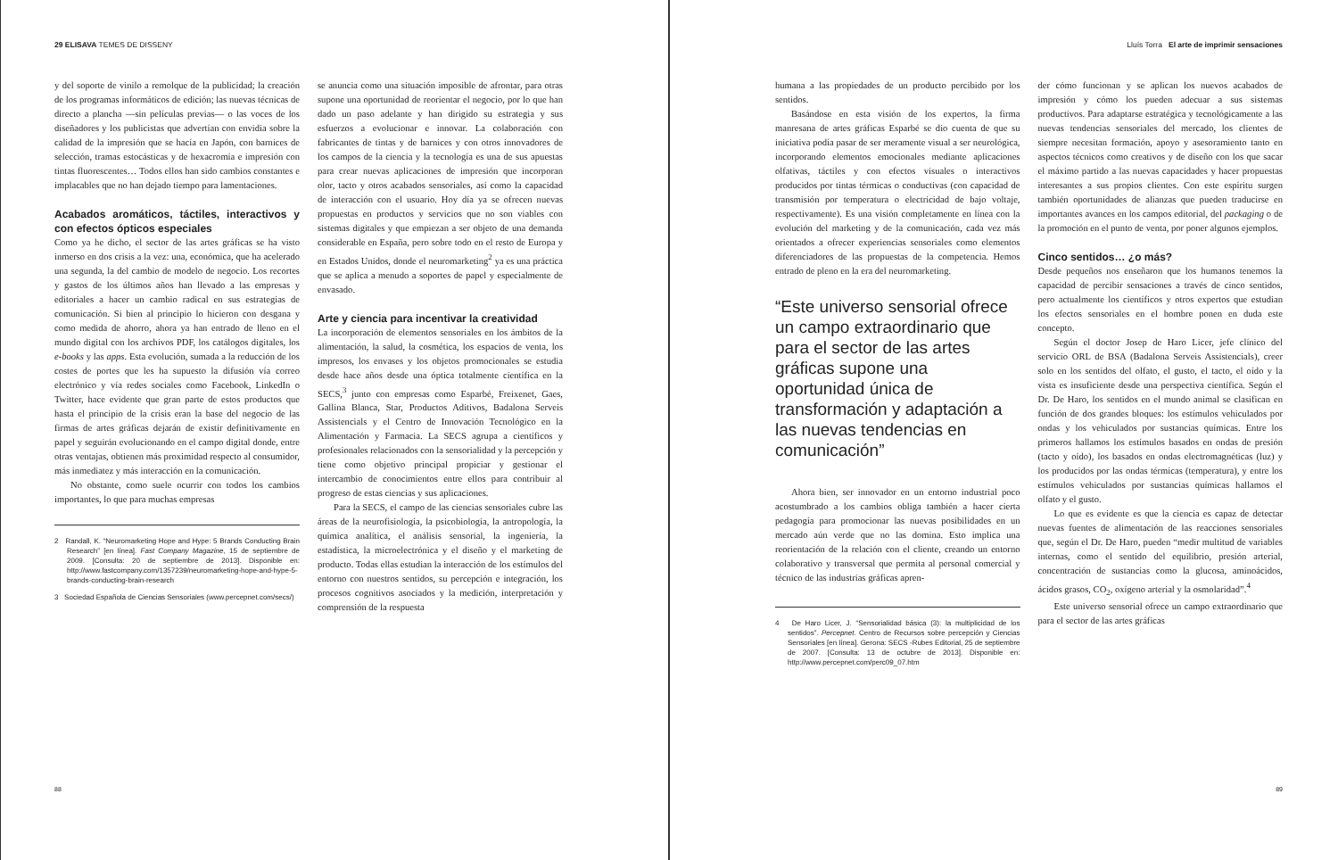29 ELISAVA TEMES DE DISSENY
y del soporte de vinilo a remolque de la publicidad; la creación de los programas informáticos de edición; las nuevas técnicas de directo a plancha —sin películas previas— o las voces de los diseñadores y los publicistas que advertían con envidia sobre la calidad de la impresión que se hacía en Japón, con barnices de selección, tramas estocásticas y de hexacromía e impresión con tintas fluorescentes… Todos ellos han sido cambios constantes e implacables que no han dejado tiempo para lamentaciones.
Acabados aromáticos, táctiles, interactivos y con efectos ópticos especiales
Como ya he dicho, el sector de las artes gráficas se ha visto inmerso en dos crisis a la vez: una, económica, que ha acelerado una segunda, la del cambio de modelo de negocio. Los recortes y gastos de los últimos años han llevado a las empresas y editoriales a hacer un cambio radical en sus estrategias de comunicación. Si bien al principio lo hicieron con desgana y como medida de ahorro, ahora ya han entrado de lleno en el mundo digital con los archivos PDF, los catálogos digitales, los e-books y las apps. Esta evolución, sumada a la reducción de los costes de portes que les ha supuesto la difusión vía correo electrónico y vía redes sociales como Facebook, LinkedIn o Twitter, hace evidente que gran parte de estos productos que hasta el principio de la crisis eran la base del negocio de las firmas de artes gráficas dejarán de existir definitivamente en papel y seguirán evolucionando en el campo digital donde, entre otras ventajas, obtienen más proximidad respecto al consumidor, más inmediatez y más interacción en la comunicación.
No obstante, como suele ocurrir con todos los cambios importantes, lo que para muchas empresas
2 Randall, K. “Neuromarketing Hope and Hype: 5 Brands Conducting Brain Research” [en línea]. Fast Company Magazine, 15 de septiembre de 2009. [Consulta: 20 de septiembre de 2013]. Disponible en: http://www.fastcompany.com/1357239/neuromarketing-hope-and-hype-5-brands-conducting-brain-research
3 Sociedad Española de Ciencias Sensoriales (www.percepnet.com/secs/)
se anuncia como una situación imposible de afrontar, para otras supone una oportunidad de reorientar el negocio, por lo que han dado un paso adelante y han dirigido su estrategia y sus esfuerzos a evolucionar e innovar. La colaboración con fabricantes de tintas y de barnices y con otros innovadores de los campos de la ciencia y la tecnología es una de sus apuestas para crear nuevas aplicaciones de impresión que incorporan olor, tacto y otros acabados sensoriales, así como la capacidad de interacción con el usuario. Hoy día ya se ofrecen nuevas propuestas en productos y servicios que no son viables con sistemas digitales y que empiezan a ser objeto de una demanda considerable en España, pero sobre todo en el resto de Europa y en Estados Unidos, donde el neuromarketing<sup>2</sup> ya es una práctica que se aplica a menudo a soportes de papel y especialmente de envasado.
Arte y ciencia para incentivar la creatividad
La incorporación de elementos sensoriales en los ámbitos de la alimentación, la salud, la cosmética, los espacios de venta, los impresos, los envases y los objetos promocionales se estudia desde hace años desde una óptica totalmente científica en la SECS,<sup>3</sup> junto con empresas como Esparbé, Freixenet, Gaes, Gallina Blanca, Star, Productos Aditivos, Badalona Serveis Assistencials y el Centro de Innovación Tecnológico en la Alimentación y Farmacia. La SECS agrupa a científicos y profesionales relacionados con la sensorialidad y la percepción y tiene como objetivo principal propiciar y gestionar el intercambio de conocimientos entre ellos para contribuir al progreso de estas ciencias y sus aplicaciones.
Para la SECS, el campo de las ciencias sensoriales cubre las áreas de la neurofisiología, la psicobiología, la antropología, la química analítica, el análisis sensorial, la ingeniería, la estadística, la microelectrónica y el diseño y el marketing de producto. Todas ellas estudian la interacción de los estímulos del entorno con nuestros sentidos, su percepción e integración, los procesos cognitivos asociados y la medición, interpretación y comprensión de la respuesta
88
Lluís Torra El arte de imprimir sensaciones
humana a las propiedades de un producto percibido por los sentidos.
Basándose en esta visión de los expertos, la firma manresana de artes gráficas Esparbé se dio cuenta de que su iniciativa podía pasar de ser meramente visual a ser neurológica, incorporando elementos emocionales mediante aplicaciones olfativas, táctiles y con efectos visuales o interactivos producidos por tintas térmicas o conductivas (con capacidad de transmisión por temperatura o electricidad de bajo voltaje, respectivamente). Es una visión completamente en línea con la evolución del marketing y de la comunicación, cada vez más orientados a ofrecer experiencias sensoriales como elementos diferenciadores de las propuestas de la competencia. Hemos entrado de pleno en la era del neuromarketing.
“Este universo sensorial ofrece un campo extraordinario que para el sector de las artes gráficas supone una oportunidad única de transformación y adaptación a las nuevas tendencias en comunicación”
Ahora bien, ser innovador en un entorno industrial poco acostumbrado a los cambios obliga también a hacer cierta pedagogía para promocionar las nuevas posibilidades en un mercado aún verde que no las domina. Esto implica una reorientación de la relación con el cliente, creando un entorno colaborativo y transversal que permita al personal comercial y técnico de las industrias gráficas apren-
4 De Haro Licer, J. “Sensorialidad básica (3): la multiplicidad de los sentidos”. Percepnet. Centro de Recursos sobre percepción y Ciencias Sensoriales [en línea]. Gerona: SECS -Rubes Editorial, 25 de septiembre de 2007. [Consulta: 13 de octubre de 2013]. Disponible en: http://www.percepnet.com/perc09_07.htm
der cómo funcionan y se aplican los nuevos acabados de impresión y cómo los pueden adecuar a sus sistemas productivos. Para adaptarse estratégica y tecnológicamente a las nuevas tendencias sensoriales del mercado, los clientes de siempre necesitan formación, apoyo y asesoramiento tanto en aspectos técnicos como creativos y de diseño con los que sacar el máximo partido a las nuevas capacidades y hacer propuestas interesantes a sus propios clientes. Con este espíritu surgen también oportunidades de alianzas que pueden traducirse en importantes avances en los campos editorial, del packaging o de la promoción en el punto de venta, por poner algunos ejemplos.
Cinco sentidos… ¿o más?
Desde pequeños nos enseñaron que los humanos tenemos la capacidad de percibir sensaciones a través de cinco sentidos, pero actualmente los científicos y otros expertos que estudian los efectos sensoriales en el hombre ponen en duda este concepto.
Según el doctor Josep de Haro Licer, jefe clínico del servicio ORL de BSA (Badalona Serveis Assistencials), creer solo en los sentidos del olfato, el gusto, el tacto, el oído y la vista es insuficiente desde una perspectiva científica. Según el Dr. De Haro, los sentidos en el mundo animal se clasifican en función de dos grandes bloques: los estímulos vehiculados por ondas y los vehiculados por sustancias químicas. Entre los primeros hallamos los estímulos basados en ondas de presión (tacto y oído), los basados en ondas electromagnéticas (luz) y los producidos por las ondas térmicas (temperatura), y entre los estímulos vehiculados por sustancias químicas hallamos el olfato y el gusto.
Lo que es evidente es que la ciencia es capaz de detectar nuevas fuentes de alimentación de las reacciones sensoriales que, según el Dr. De Haro, pueden “medir multitud de variables internas, como el sentido del equilibrio, presión arterial, concentración de sustancias como la glucosa, aminoácidos, ácidos grasos, CO<sub>2</sub>, oxígeno arterial y la osmolaridad”.<sup>4</sup>
Este universo sensorial ofrece un campo extraordinario que para el sector de las artes gráficas
89